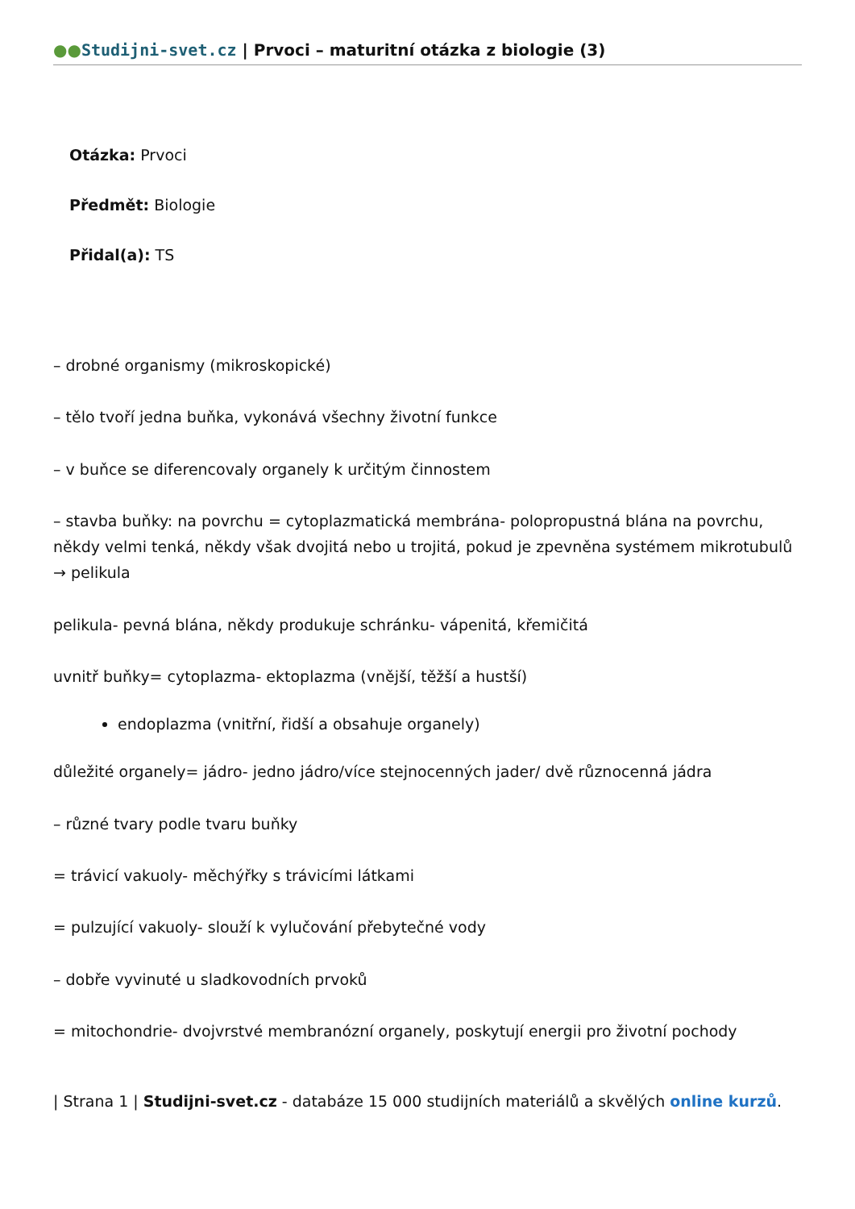●●Studijni-svet.cz | Prvoci – maturitní otázka z biologie (3)
Otázka: Prvoci
Předmět: Biologie
Přidal(a): TS
– drobné organismy (mikroskopické)
– tělo tvoří jedna buňka, vykonává všechny životní funkce
– v buňce se diferencovaly organely k určitým činnostem
– stavba buňky: na povrchu = cytoplazmatická membrána- polopropustná blána na povrchu, někdy velmi tenká, někdy však dvojitá nebo u trojitá, pokud je zpevněna systémem mikrotubulů → pelikula
pelikula- pevná blána, někdy produkuje schránku- vápenitá, křemičitá
uvnitř buňky= cytoplazma- ektoplazma (vnější, těžší a hustší)
endoplazma (vnitřní, řidší a obsahuje organely)
důležité organely= jádro- jedno jádro/více stejnocenných jader/ dvě různocenná jádra
– různé tvary podle tvaru buňky
= trávicí vakuoly- měchýřky s trávicími látkami
= pulzující vakuoly- slouží k vylučování přebytečné vody
– dobře vyvinuté u sladkovodních prvoků
= mitochondrie- dvojvrstvé membranózní organely, poskytují energii pro životní pochody
| Strana 1 | Studijni-svet.cz - databáze 15 000 studijních materiálů a skvělých online kurzů.